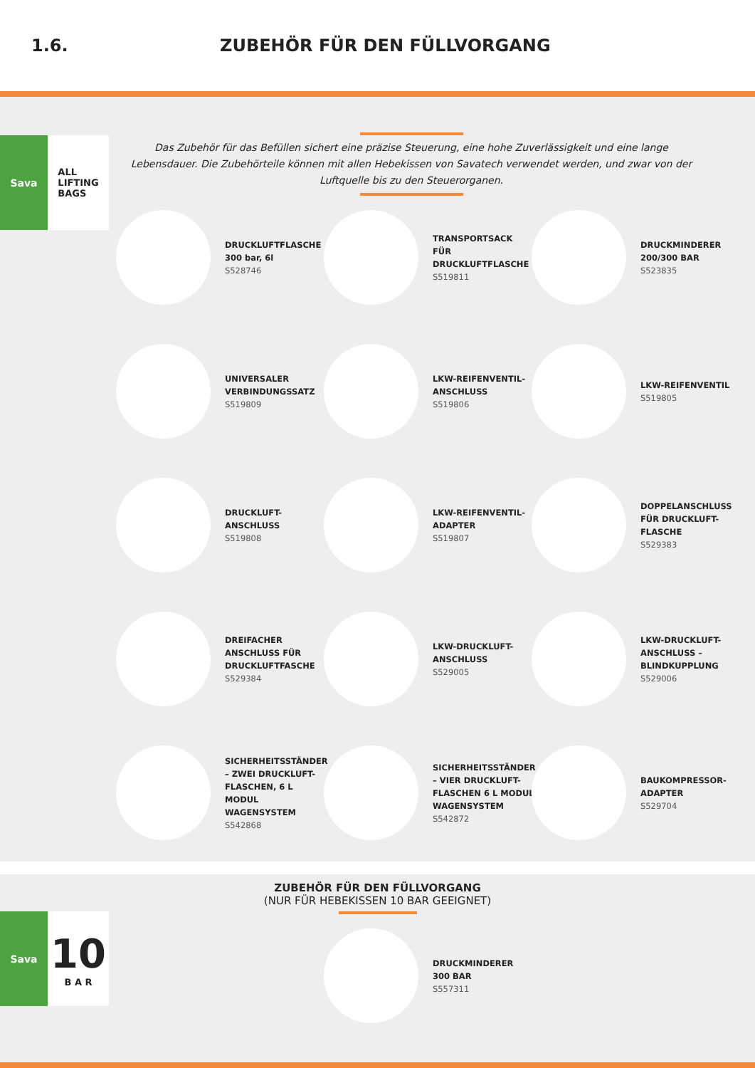1.6. ZUBEHÖR FÜR DEN FÜLLVORGANG
Sava ALL
LIFTING
BAGS
Das Zubehör für das Befüllen sichert eine präzise Steuerung, eine hohe Zuverlässigkeit und eine lange Lebensdauer. Die Zubehörteile können mit allen Hebekissen von Savatech verwendet werden, und zwar von der Luftquelle bis zu den Steuerorganen.
DRUCKLUFTFLASCHE
300 bar, 6l
S528746
TRANSPORTSACK FÜR DRUCKLUFTFLASCHE
S519811
DRUCKMINDERER
200/300 BAR
S523835
UNIVERSALER VERBINDUNGSSATZ
S519809
LKW-REIFENVENTIL-ANSCHLUSS
S519806
LKW-REIFENVENTIL
S519805
DRUCKLUFT-
ANSCHLUSS
S519808
LKW-REIFENVENTIL-ADAPTER
S519807
DOPPELANSCHLUSS FÜR DRUCKLUFT-FLASCHE
S529383
DREIFACHER ANSCHLUSS FÜR DRUCKLUFTFASCHE
S529384
LKW-DRUCKLUFT-ANSCHLUSS
S529005
LKW-DRUCKLUFT-ANSCHLUSS – BLINDKUPPLUNG
S529006
SICHERHEITSSTÄNDER – ZWEI DRUCKLUFT-FLASCHEN, 6 L MODUL WAGENSYSTEM
S542868
SICHERHEITSSTÄNDER – VIER DRUCKLUFT-FLASCHEN 6 L MODUL WAGENSYSTEM
S542872
BAUKOMPRESSOR-ADAPTER
S529704
ZUBEHÖR FÜR DEN FÜLLVORGANG
(NUR FÜR HEBEKISSEN 10 BAR GEEIGNET)
DRUCKMINDERER
300 BAR
S557311
Sava
10
B A R